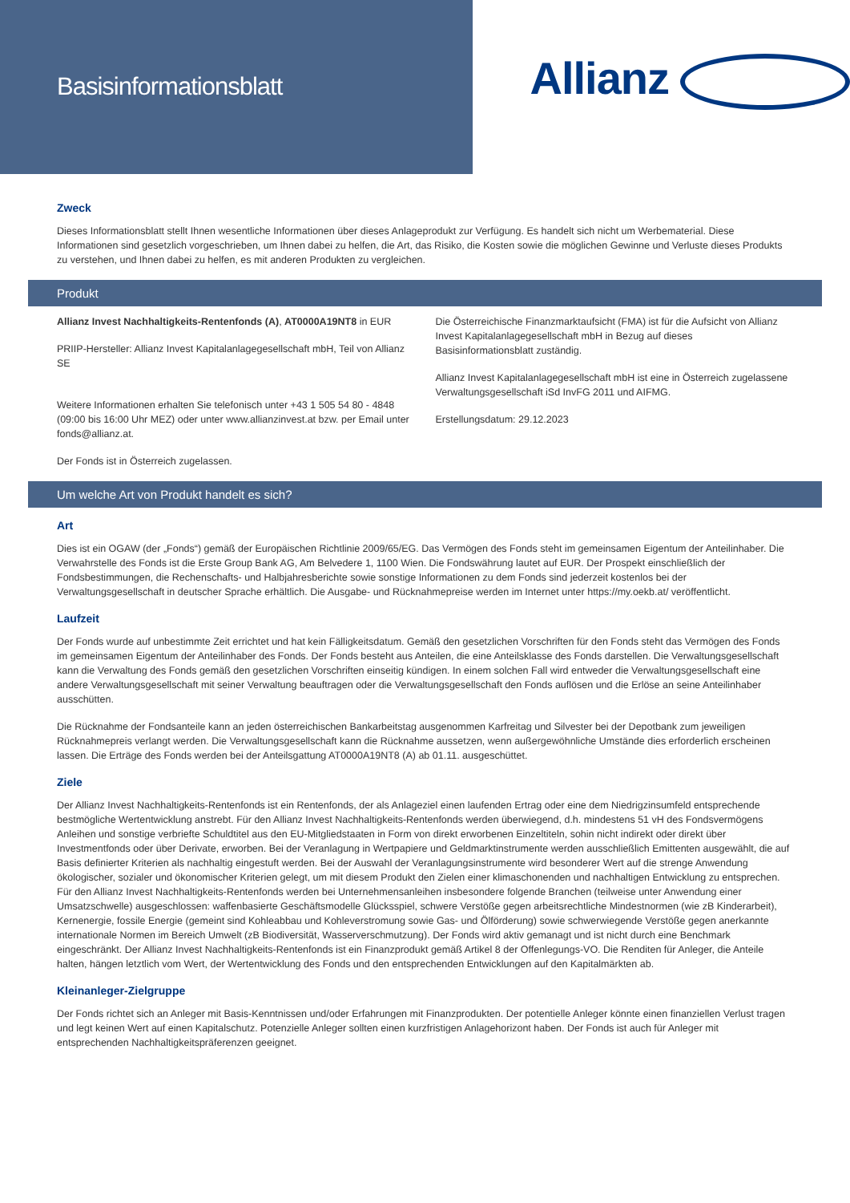Basisinformationsblatt
Allianz
Zweck
Dieses Informationsblatt stellt Ihnen wesentliche Informationen über dieses Anlageprodukt zur Verfügung. Es handelt sich nicht um Werbematerial. Diese Informationen sind gesetzlich vorgeschrieben, um Ihnen dabei zu helfen, die Art, das Risiko, die Kosten sowie die möglichen Gewinne und Verluste dieses Produkts zu verstehen, und Ihnen dabei zu helfen, es mit anderen Produkten zu vergleichen.
Produkt
Allianz Invest Nachhaltigkeits-Rentenfonds (A), AT0000A19NT8 in EUR
PRIIP-Hersteller: Allianz Invest Kapitalanlagegesellschaft mbH, Teil von Allianz SE
Weitere Informationen erhalten Sie telefonisch unter +43 1 505 54 80 - 4848 (09:00 bis 16:00 Uhr MEZ) oder unter www.allianzinvest.at bzw. per Email unter fonds@allianz.at.
Der Fonds ist in Österreich zugelassen.
Die Österreichische Finanzmarktaufsicht (FMA) ist für die Aufsicht von Allianz Invest Kapitalanlagegesellschaft mbH in Bezug auf dieses Basisinformationsblatt zuständig.
Allianz Invest Kapitalanlagegesellschaft mbH ist eine in Österreich zugelassene Verwaltungsgesellschaft iSd InvFG 2011 und AIFMG.
Erstellungsdatum: 29.12.2023
Um welche Art von Produkt handelt es sich?
Art
Dies ist ein OGAW (der „Fonds“) gemäß der Europäischen Richtlinie 2009/65/EG. Das Vermögen des Fonds steht im gemeinsamen Eigentum der Anteilinhaber. Die Verwahrstelle des Fonds ist die Erste Group Bank AG, Am Belvedere 1, 1100 Wien. Die Fondswährung lautet auf EUR. Der Prospekt einschließlich der Fondsbestimmungen, die Rechenschafts- und Halbjahresberichte sowie sonstige Informationen zu dem Fonds sind jederzeit kostenlos bei der Verwaltungsgesellschaft in deutscher Sprache erhältlich. Die Ausgabe- und Rücknahmepreise werden im Internet unter https://my.oekb.at/ veröffentlicht.
Laufzeit
Der Fonds wurde auf unbestimmte Zeit errichtet und hat kein Fälligkeitsdatum. Gemäß den gesetzlichen Vorschriften für den Fonds steht das Vermögen des Fonds im gemeinsamen Eigentum der Anteilinhaber des Fonds. Der Fonds besteht aus Anteilen, die eine Anteilsklasse des Fonds darstellen. Die Verwaltungsgesellschaft kann die Verwaltung des Fonds gemäß den gesetzlichen Vorschriften einseitig kündigen. In einem solchen Fall wird entweder die Verwaltungsgesellschaft eine andere Verwaltungsgesellschaft mit seiner Verwaltung beauftragen oder die Verwaltungsgesellschaft den Fonds auflösen und die Erlöse an seine Anteilinhaber ausschütten.
Die Rücknahme der Fondsanteile kann an jeden österreichischen Bankarbeitstag ausgenommen Karfreitag und Silvester bei der Depotbank zum jeweiligen Rücknahmepreis verlangt werden. Die Verwaltungsgesellschaft kann die Rücknahme aussetzen, wenn außergewöhnliche Umstände dies erforderlich erscheinen lassen. Die Erträge des Fonds werden bei der Anteilsgattung AT0000A19NT8 (A) ab 01.11. ausgeschüttet.
Ziele
Der Allianz Invest Nachhaltigkeits-Rentenfonds ist ein Rentenfonds, der als Anlageziel einen laufenden Ertrag oder eine dem Niedrigzinsumfeld entsprechende bestmögliche Wertentwicklung anstrebt. Für den Allianz Invest Nachhaltigkeits-Rentenfonds werden überwiegend, d.h. mindestens 51 vH des Fondsvermögens Anleihen und sonstige verbriefte Schuldtitel aus den EU-Mitgliedstaaten in Form von direkt erworbenen Einzeltiteln, sohin nicht indirekt oder direkt über Investmentfonds oder über Derivate, erworben. Bei der Veranlagung in Wertpapiere und Geldmarktinstrumente werden ausschließlich Emittenten ausgewählt, die auf Basis definierter Kriterien als nachhaltig eingestuft werden. Bei der Auswahl der Veranlagungsinstrumente wird besonderer Wert auf die strenge Anwendung ökologischer, sozialer und ökonomischer Kriterien gelegt, um mit diesem Produkt den Zielen einer klimaschonenden und nachhaltigen Entwicklung zu entsprechen. Für den Allianz Invest Nachhaltigkeits-Rentenfonds werden bei Unternehmensanleihen insbesondere folgende Branchen (teilweise unter Anwendung einer Umsatzschwelle) ausgeschlossen: waffenbasierte Geschäftsmodelle Glücksspiel, schwere Verstöße gegen arbeitsrechtliche Mindestnormen (wie zB Kinderarbeit), Kernenergie, fossile Energie (gemeint sind Kohleabbau und Kohleverstromung sowie Gas- und Ölförderung) sowie schwerwiegende Verstöße gegen anerkannte internationale Normen im Bereich Umwelt (zB Biodiversität, Wasserverschmutzung). Der Fonds wird aktiv gemanagt und ist nicht durch eine Benchmark eingeschränkt. Der Allianz Invest Nachhaltigkeits-Rentenfonds ist ein Finanzprodukt gemäß Artikel 8 der Offenlegungs-VO. Die Renditen für Anleger, die Anteile halten, hängen letztlich vom Wert, der Wertentwicklung des Fonds und den entsprechenden Entwicklungen auf den Kapitalmärkten ab.
Kleinanleger-Zielgruppe
Der Fonds richtet sich an Anleger mit Basis-Kenntnissen und/oder Erfahrungen mit Finanzprodukten. Der potentielle Anleger könnte einen finanziellen Verlust tragen und legt keinen Wert auf einen Kapitalschutz. Potenzielle Anleger sollten einen kurzfristigen Anlagehorizont haben. Der Fonds ist auch für Anleger mit entsprechenden Nachhaltigkeitspräferenzen geeignet.